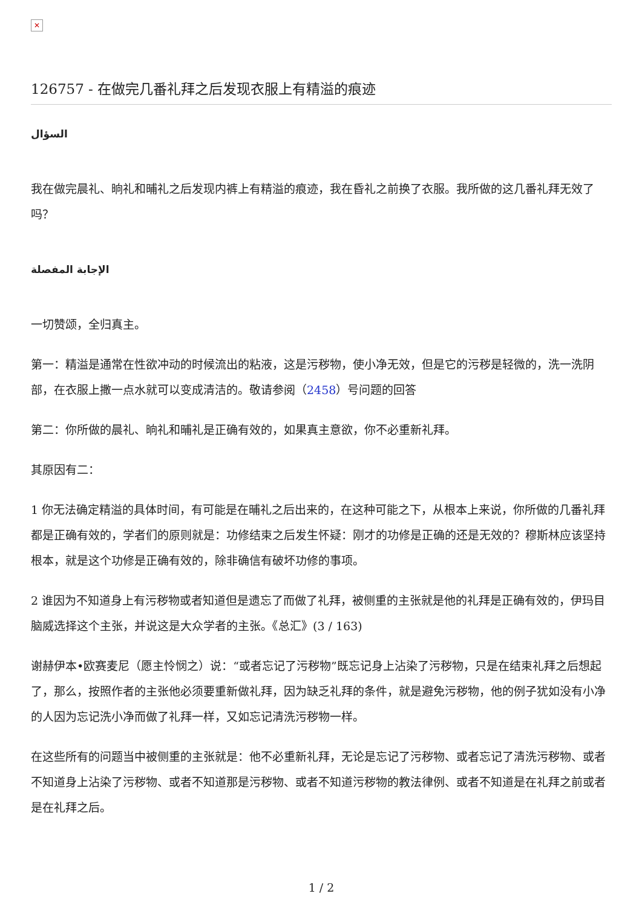✕
126757 - 在做完几番礼拜之后发现衣服上有精溢的痕迹
السؤال
我在做完晨礼、晌礼和晡礼之后发现内裤上有精溢的痕迹，我在昏礼之前换了衣服。我所做的这几番礼拜无效了吗？
الإجابة المفصلة
一切赞颂，全归真主。
第一：精溢是通常在性欲冲动的时候流出的粘液，这是污秽物，使小净无效，但是它的污秽是轻微的，洗一洗阴部，在衣服上撒一点水就可以变成清洁的。敬请参阅（2458）号问题的回答
第二：你所做的晨礼、晌礼和晡礼是正确有效的，如果真主意欲，你不必重新礼拜。
其原因有二：
1 你无法确定精溢的具体时间，有可能是在晡礼之后出来的，在这种可能之下，从根本上来说，你所做的几番礼拜都是正确有效的，学者们的原则就是：功修结束之后发生怀疑：刚才的功修是正确的还是无效的？穆斯林应该坚持根本，就是这个功修是正确有效的，除非确信有破坏功修的事项。
2 谁因为不知道身上有污秽物或者知道但是遗忘了而做了礼拜，被侧重的主张就是他的礼拜是正确有效的，伊玛目脑威选择这个主张，并说这是大众学者的主张。《总汇》(3 / 163)
谢赫伊本•欧赛麦尼（愿主怜悯之）说：“或者忘记了污秽物”既忘记身上沾染了污秽物，只是在结束礼拜之后想起了，那么，按照作者的主张他必须要重新做礼拜，因为缺乏礼拜的条件，就是避免污秽物，他的例子犹如没有小净的人因为忘记洗小净而做了礼拜一样，又如忘记清洗污秽物一样。
在这些所有的问题当中被侧重的主张就是：他不必重新礼拜，无论是忘记了污秽物、或者忘记了清洗污秽物、或者不知道身上沾染了污秽物、或者不知道那是污秽物、或者不知道污秽物的教法律例、或者不知道是在礼拜之前或者是在礼拜之后。
1 / 2